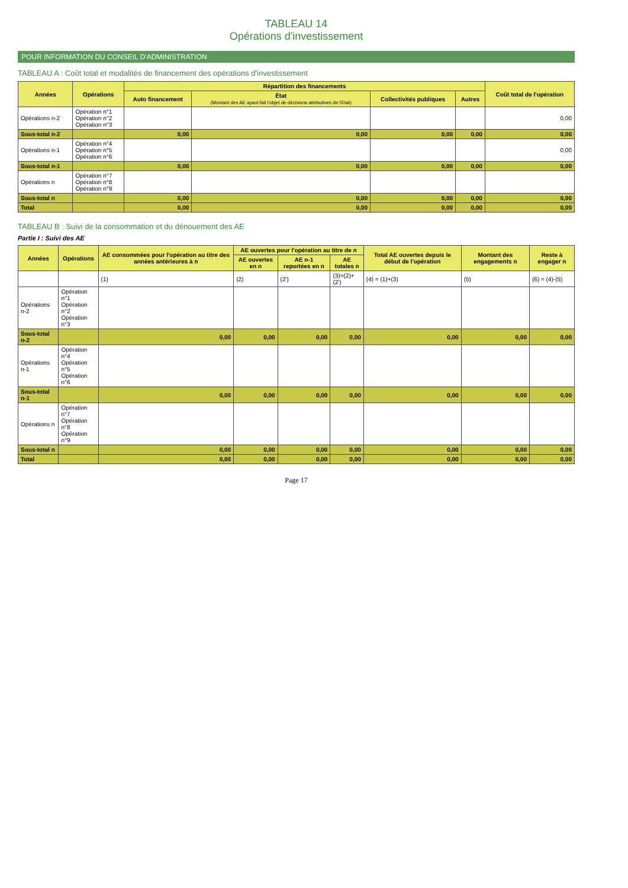TABLEAU 14
Opérations d'investissement
POUR INFORMATION DU CONSEIL D'ADMINISTRATION
TABLEAU A : Coût total et modalités de financement des opérations d'investissement
| Années | Opérations | Répartition des financements | | | | Coût total de l'opération |
| --- | --- | --- | --- | --- | --- | --- |
| | | Auto financement | État (Montant des AE ayant fait l'objet de décisions attributives de l'Etat) | Collectivités publiques | Autres | |
| Opérations n-2 | Opération n°1 Opération n°2 Opération n°3 | | | | | 0,00 |
| Sous-total n-2 | | 0,00 | 0,00 | 0,00 | 0,00 | 0,00 |
| Opérations n-1 | Opération n°4 Opération n°5 Opération n°6 | | | | | 0,00 |
| Sous-total n-1 | | 0,00 | 0,00 | 0,00 | 0,00 | 0,00 |
| Opérations n | Opération n°7 Opération n°8 Opération n°9 | | | | | |
| Sous-total n | | 0,00 | 0,00 | 0,00 | 0,00 | 0,00 |
| Total | | 0,00 | 0,00 | 0,00 | 0,00 | 0,00 |
TABLEAU B : Suivi de la consommation et du dénouement des AE
Partie I : Suivi des AE
| Années | Opérations | AE consommées pour l'opération au titre des années antérieures à n | AE ouvertes pour l'opération au titre de n | | | Total AE ouvertes depuis le début de l'opération | Montant des engagements n | Reste à engager n |
| --- | --- | --- | --- | --- | --- | --- | --- | --- |
| | | | AE ouvertes en n | AE n-1 reportées en n | AE totales n | | | |
| | | (1) | (2) | (2') | (3)=(2)+(2') | (4) = (1)+(3) | (5) | (6) = (4)-(5) |
| Opérations n-2 | Opération n°1 Opération n°2 Opération n°3 | | | | | | | |
| Sous-total n-2 | | 0,00 | 0,00 | 0,00 | 0,00 | 0,00 | 0,00 | 0,00 |
| Opérations n-1 | Opération n°4 Opération n°5 Opération n°6 | | | | | | | |
| Sous-total n-1 | | 0,00 | 0,00 | 0,00 | 0,00 | 0,00 | 0,00 | 0,00 |
| Opérations n | Opération n°7 Opération n°8 Opération n°9 | | | | | | | |
| Sous-total n | | 0,00 | 0,00 | 0,00 | 0,00 | 0,00 | 0,00 | 0,00 |
| Total | | 0,00 | 0,00 | 0,00 | 0,00 | 0,00 | 0,00 | 0,00 |
Page 17